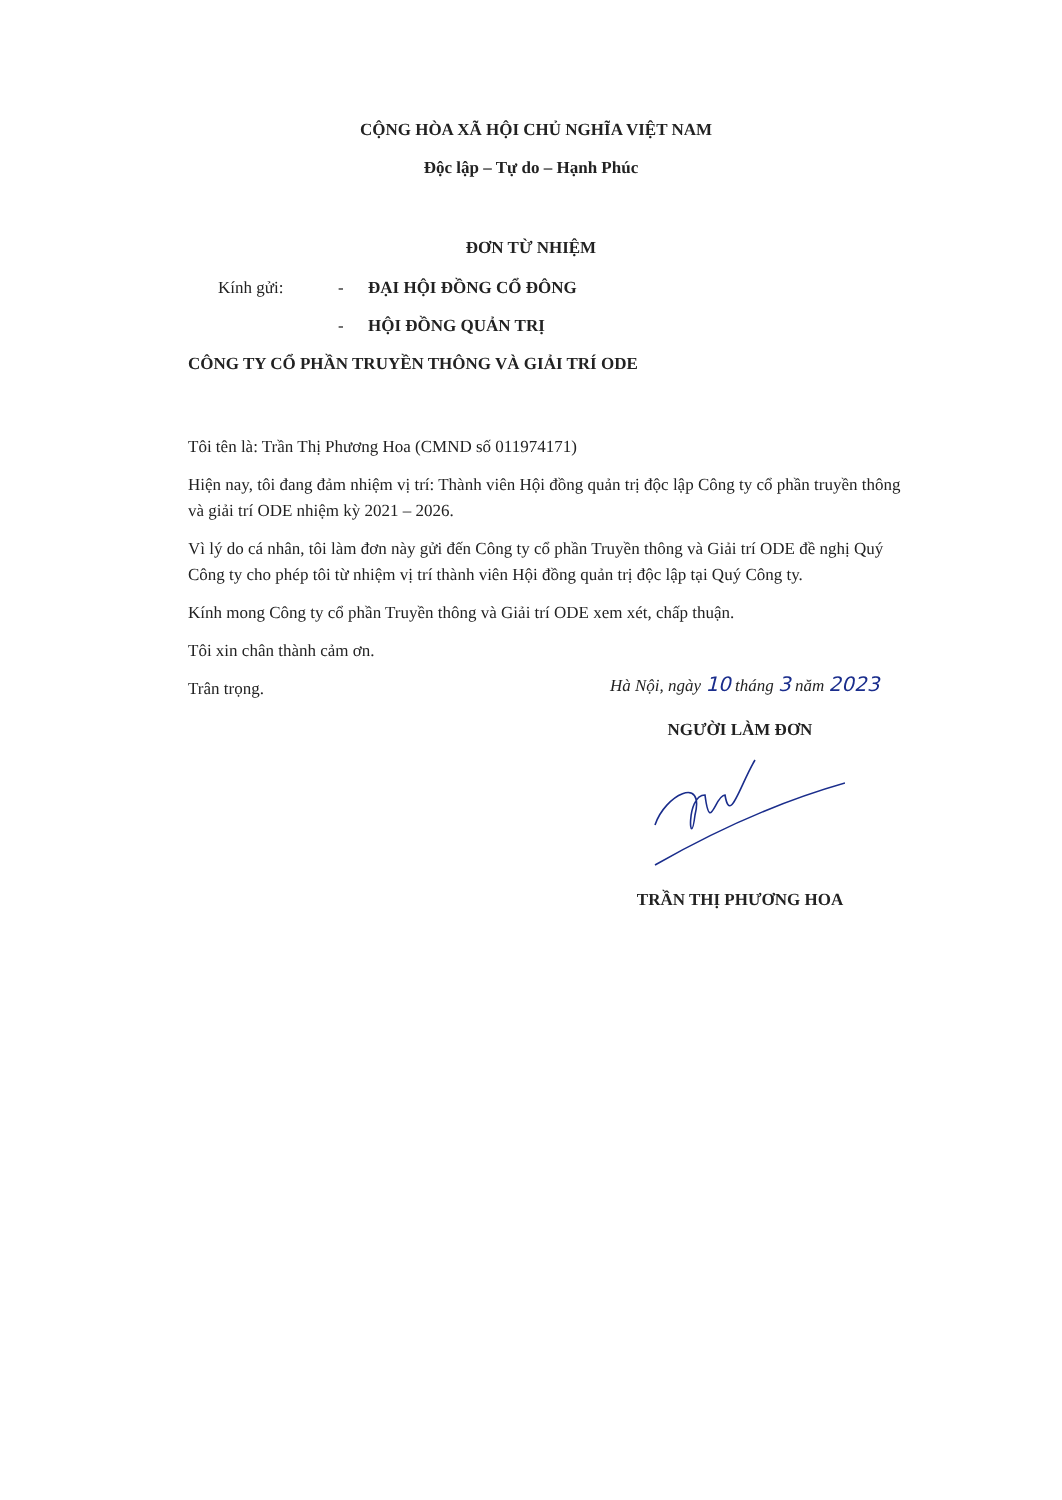CỘNG HÒA XÃ HỘI CHỦ NGHĨA VIỆT NAM
Độc lập – Tự do – Hạnh Phúc
ĐƠN TỪ NHIỆM
Kính gửi: - ĐẠI HỘI ĐỒNG CỔ ĐÔNG
- HỘI ĐỒNG QUẢN TRỊ
CÔNG TY CỔ PHẦN TRUYỀN THÔNG VÀ GIẢI TRÍ ODE
Tôi tên là: Trần Thị Phương Hoa (CMND số 011974171)
Hiện nay, tôi đang đảm nhiệm vị trí: Thành viên Hội đồng quản trị độc lập Công ty cổ phần truyền thông và giải trí ODE nhiệm kỳ 2021 – 2026.
Vì lý do cá nhân, tôi làm đơn này gửi đến Công ty cổ phần Truyền thông và Giải trí ODE đề nghị Quý Công ty cho phép tôi từ nhiệm vị trí thành viên Hội đồng quản trị độc lập tại Quý Công ty.
Kính mong Công ty cổ phần Truyền thông và Giải trí ODE xem xét, chấp thuận.
Tôi xin chân thành cảm ơn.
Trân trọng.
Hà Nội, ngày 10 tháng 3 năm 2023
NGƯỜI LÀM ĐƠN
TRẦN THỊ PHƯƠNG HOA